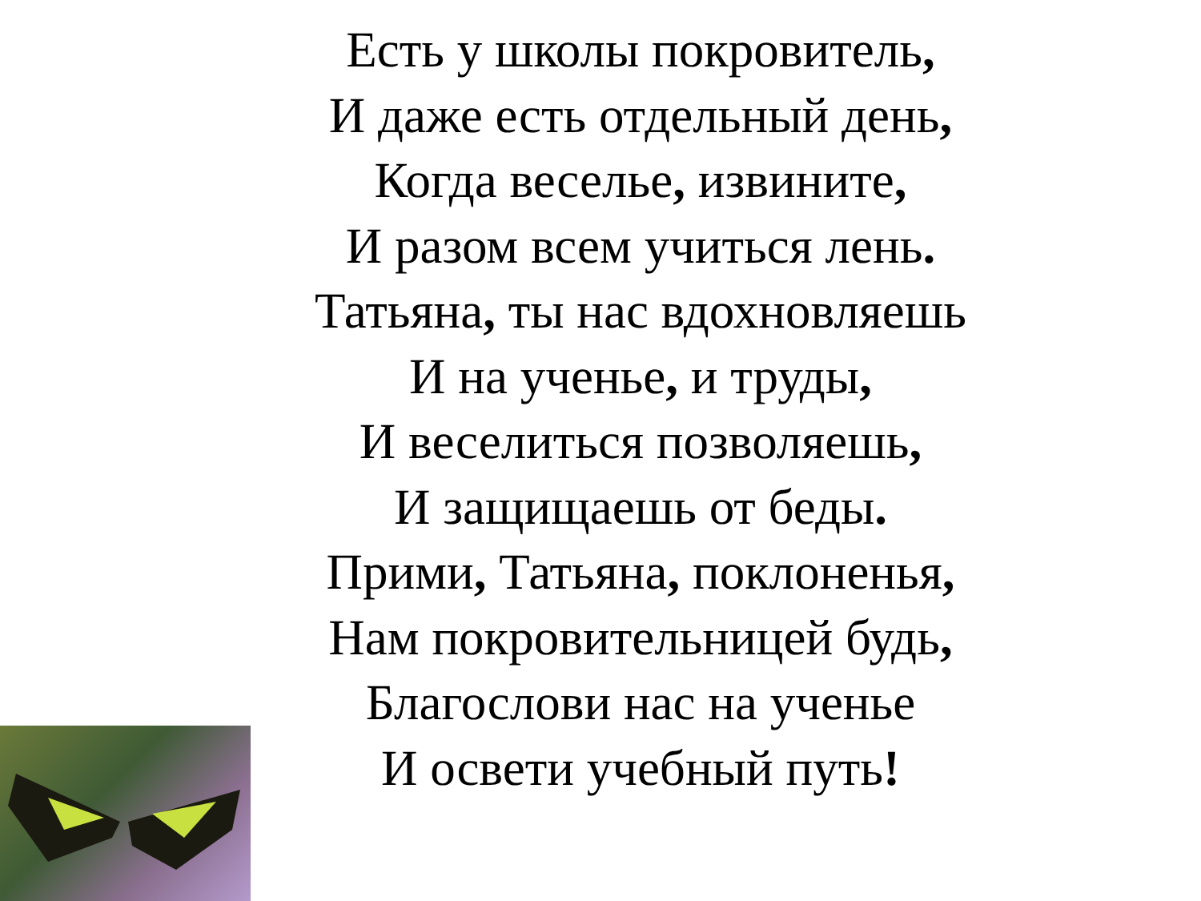Есть у школы покровитель,
И даже есть отдельный день,
Когда веселье, извините,
И разом всем учиться лень.
Татьяна, ты нас вдохновляешь
И на ученье, и труды,
И веселиться позволяешь,
И защищаешь от беды.
Прими, Татьяна, поклоненья,
Нам покровительницей будь,
Благослови нас на ученье
И освети учебный путь!